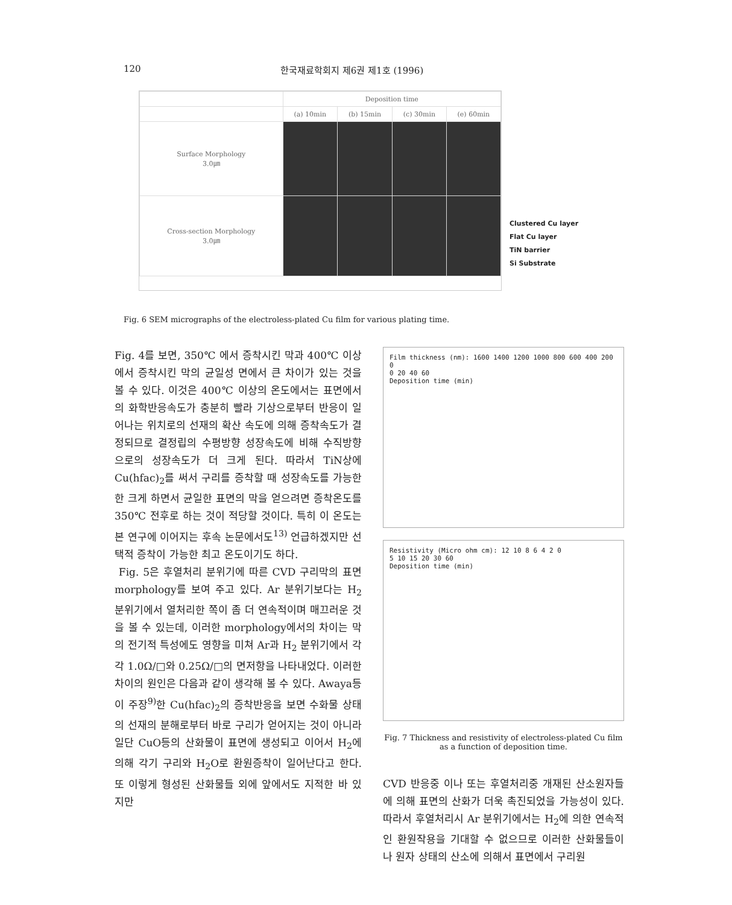120 한국재료학회지 제6권 제1호 (1996)
| | Deposition time | | | |
| | (a) 10min | (b) 15min | (c) 30min | (e) 60min |
| Surface Morphology 3.0㎛ | | | | |
| Cross-section Morphology 3.0㎛ | | | | |
Clustered Cu layer
Flat Cu layer
TiN barrier
Si Substrate
Fig. 6 SEM micrographs of the electroless-plated Cu film for various plating time.
Fig. 4를 보면, 350℃ 에서 증착시킨 막과 400℃ 이상에서 증착시킨 막의 균일성 면에서 큰 차이가 있는 것을 볼 수 있다. 이것은 400℃ 이상의 온도에서는 표면에서의 화학반응속도가 충분히 빨라 기상으로부터 반응이 일어나는 위치로의 선재의 확산 속도에 의해 증착속도가 결정되므로 결정립의 수평방향 성장속도에 비해 수직방향으로의 성장속도가 더 크게 된다. 따라서 TiN상에 Cu(hfac)<sub>2</sub>를 써서 구리를 증착할 때 성장속도를 가능한한 크게 하면서 균일한 표면의 막을 얻으려면 증착온도를 350℃ 전후로 하는 것이 적당할 것이다. 특히 이 온도는 본 연구에 이어지는 후속 논문에서도<sup>13)</sup> 언급하겠지만 선택적 증착이 가능한 최고 온도이기도 하다.
Fig. 5은 후열처리 분위기에 따른 CVD 구리막의 표면 morphology를 보여 주고 있다. Ar 분위기보다는 H<sub>2</sub> 분위기에서 열처리한 쪽이 좀 더 연속적이며 매끄러운 것을 볼 수 있는데, 이러한 morphology에서의 차이는 막의 전기적 특성에도 영향을 미쳐 Ar과 H<sub>2</sub> 분위기에서 각각 1.0Ω/□와 0.25Ω/□의 면저항을 나타내었다. 이러한 차이의 원인은 다음과 같이 생각해 볼 수 있다. Awaya등이 주장<sup>9)</sup>한 Cu(hfac)<sub>2</sub>의 증착반응을 보면 수화물 상태의 선재의 분해로부터 바로 구리가 얻어지는 것이 아니라 일단 CuO등의 산화물이 표면에 생성되고 이어서 H<sub>2</sub>에 의해 각기 구리와 H<sub>2</sub>O로 환원증착이 일어난다고 한다. 또 이렇게 형성된 산화물들 외에 앞에서도 지적한 바 있지만
Film thickness (nm): 1600 1400 1200 1000 800 600 400 200 0
0 20 40 60
Deposition time (min)
Resistivity (Micro ohm cm): 12 10 8 6 4 2 0
5 10 15 20 30 60
Deposition time (min)
Fig. 7 Thickness and resistivity of electroless-plated Cu film as a function of deposition time.
CVD 반응중 이나 또는 후열처리중 개재된 산소원자들에 의해 표면의 산화가 더욱 촉진되었을 가능성이 있다. 따라서 후열처리시 Ar 분위기에서는 H<sub>2</sub>에 의한 연속적인 환원작용을 기대할 수 없으므로 이러한 산화물들이나 원자 상태의 산소에 의해서 표면에서 구리원